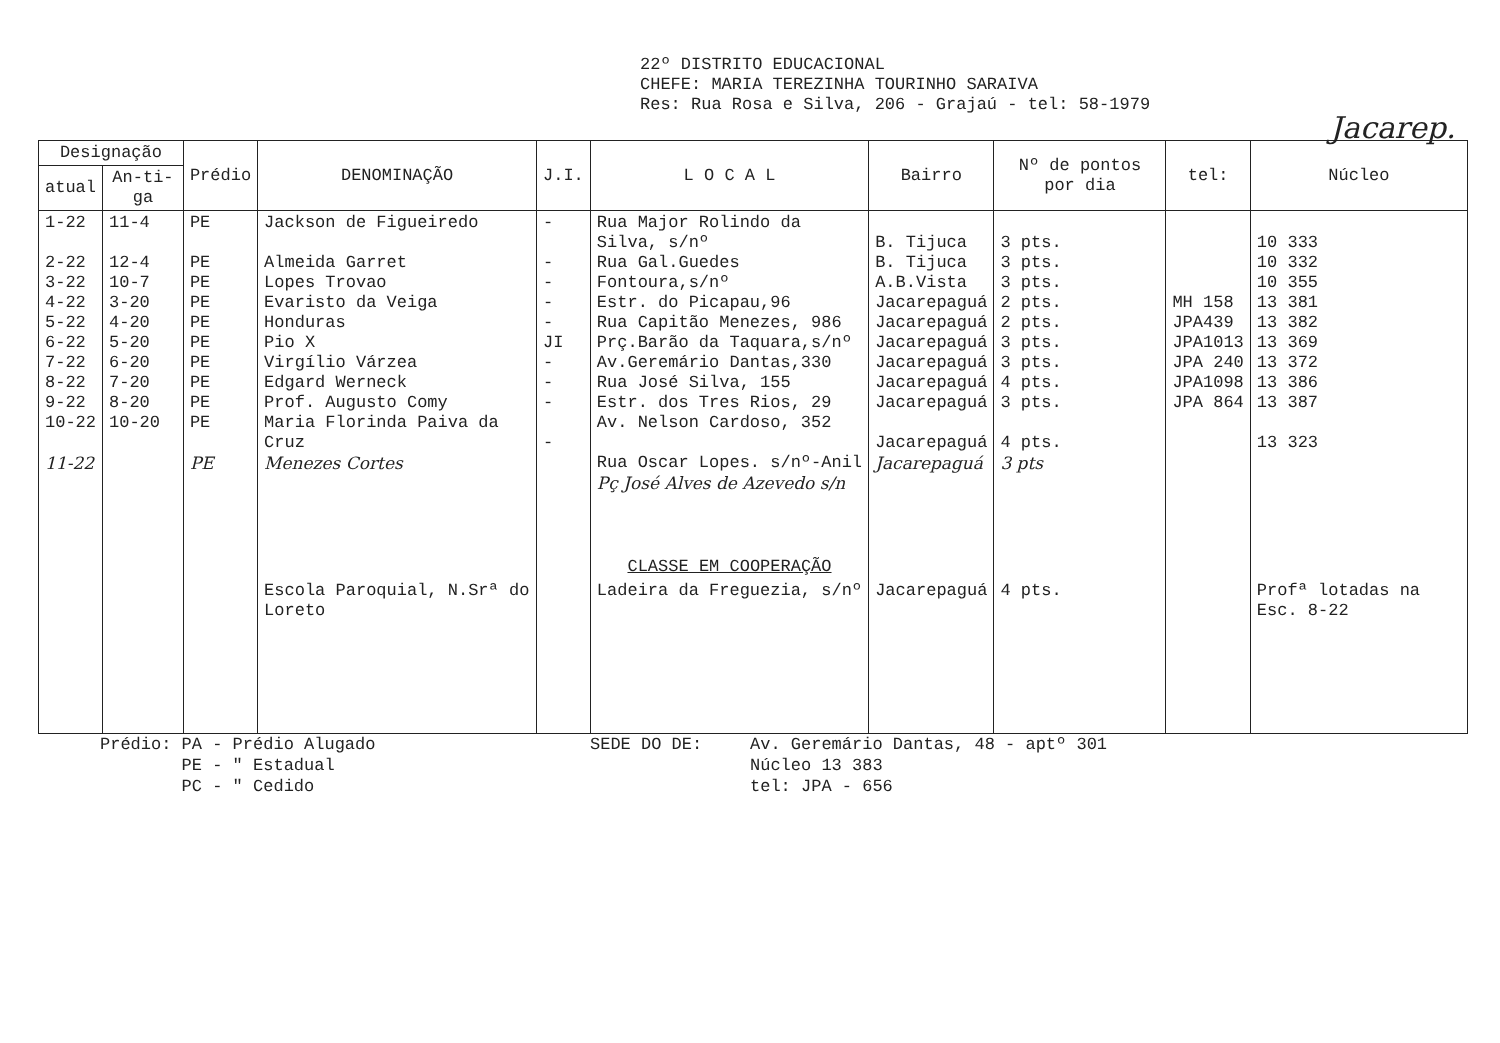22º DISTRITO EDUCACIONAL
CHEFE: MARIA TEREZINHA TOURINHO SARAIVA
Res: Rua Rosa e Silva, 206 - Grajaú - tel: 58-1979
Jacarep.
| Designação | | Prédio | DENOMINAÇÃO | J.I. | L O C A L | Bairro | Nº de pontos por dia | tel: | Núcleo |
| --- | --- | --- | --- | --- | --- | --- | --- | --- | --- |
| atual | An-ti-ga | | | | | | | | |
| 1-22 2-22 3-22 4-22 5-22 6-22 7-22 8-22 9-22 10-22 11-22 | 11-4 12-4 10-7 3-20 4-20 5-20 6-20 7-20 8-20 10-20 | PE PE PE PE PE PE PE PE PE PE PE | Jackson de Figueiredo Almeida Garret Lopes Trovao Evaristo da Veiga Honduras Pio X Virgílio Várzea Edgard Werneck Prof. Augusto Comy Maria Florinda Paiva da Cruz Menezes Cortes | - - - - - JI - - - - | Rua Major Rolindo da Silva, s/nº Rua Gal.Guedes Fontoura,s/nº Estr. do Picapau,96 Rua Capitão Menezes, 986 Prç.Barão da Taquara,s/nº Av.Geremário Dantas,330 Rua José Silva, 155 Estr. dos Tres Rios, 29 Av. Nelson Cardoso, 352 Rua Oscar Lopes. s/nº-Anil Pç José Alves de Azevedo s/n | B. Tijuca B. Tijuca A.B.Vista Jacarepaguá Jacarepaguá Jacarepaguá Jacarepaguá Jacarepaguá Jacarepaguá Jacarepaguá Jacarepaguá | 3 pts. 3 pts. 3 pts. 2 pts. 2 pts. 3 pts. 3 pts. 4 pts. 3 pts. 4 pts. 3 pts | MH 158 JPA439 JPA1013 JPA 240 JPA1098 JPA 864 | 10 333 10 332 10 355 13 381 13 382 13 369 13 372 13 386 13 387 13 323 |
| | | | | | CLASSE EM COOPERAÇÃO | | | | |
| | | | Escola Paroquial, N.Srª do Loreto | | Ladeira da Freguezia, s/nº | Jacarepaguá | 4 pts. | | Profª lotadas na Esc. 8-22 |
Prédio: PA - Prédio Alugado
PE - " Estadual
PC - " Cedido
SEDE DO DE: Av. Geremário Dantas, 48 - aptº 301
Núcleo 13 383
tel: JPA - 656